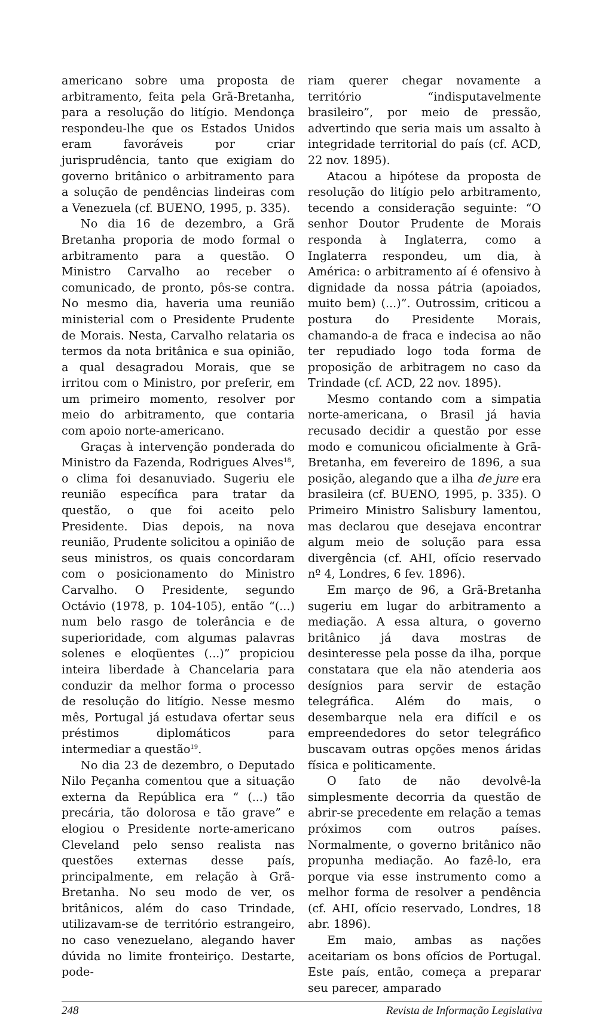americano sobre uma proposta de arbitramento, feita pela Grã-Bretanha, para a resolução do litígio. Mendonça respondeu-lhe que os Estados Unidos eram favoráveis por criar jurisprudência, tanto que exigiam do governo britânico o arbitramento para a solução de pendências lindeiras com a Venezuela (cf. BUENO, 1995, p. 335).
No dia 16 de dezembro, a Grã Bretanha proporia de modo formal o arbitramento para a questão. O Ministro Carvalho ao receber o comunicado, de pronto, pôs-se contra. No mesmo dia, haveria uma reunião ministerial com o Presidente Prudente de Morais. Nesta, Carvalho relataria os termos da nota britânica e sua opinião, a qual desagradou Morais, que se irritou com o Ministro, por preferir, em um primeiro momento, resolver por meio do arbitramento, que contaria com apoio norte-americano.
Graças à intervenção ponderada do Ministro da Fazenda, Rodrigues Alves<sup>18</sup>, o clima foi desanuviado. Sugeriu ele reunião específica para tratar da questão, o que foi aceito pelo Presidente. Dias depois, na nova reunião, Prudente solicitou a opinião de seus ministros, os quais concordaram com o posicionamento do Ministro Carvalho. O Presidente, segundo Octávio (1978, p. 104-105), então “(...) num belo rasgo de tolerância e de superioridade, com algumas palavras solenes e eloqüentes (...)” propiciou inteira liberdade à Chancelaria para conduzir da melhor forma o processo de resolução do litígio. Nesse mesmo mês, Portugal já estudava ofertar seus préstimos diplomáticos para intermediar a questão<sup>19</sup>.
No dia 23 de dezembro, o Deputado Nilo Peçanha comentou que a situação externa da República era “ (...) tão precária, tão dolorosa e tão grave” e elogiou o Presidente norte-americano Cleveland pelo senso realista nas questões externas desse país, principalmente, em relação à Grã-Bretanha. No seu modo de ver, os britânicos, além do caso Trindade, utilizavam-se de território estrangeiro, no caso venezuelano, alegando haver dúvida no limite fronteiriço. Destarte, pode-
riam querer chegar novamente a território “indisputavelmente brasileiro”, por meio de pressão, advertindo que seria mais um assalto à integridade territorial do país (cf. ACD, 22 nov. 1895).
Atacou a hipótese da proposta de resolução do litígio pelo arbitramento, tecendo a consideração seguinte: “O senhor Doutor Prudente de Morais responda à Inglaterra, como a Inglaterra respondeu, um dia, à América: o arbitramento aí é ofensivo à dignidade da nossa pátria (apoiados, muito bem) (...)”. Outrossim, criticou a postura do Presidente Morais, chamando-a de fraca e indecisa ao não ter repudiado logo toda forma de proposição de arbitragem no caso da Trindade (cf. ACD, 22 nov. 1895).
Mesmo contando com a simpatia norte-americana, o Brasil já havia recusado decidir a questão por esse modo e comunicou oficialmente à Grã-Bretanha, em fevereiro de 1896, a sua posição, alegando que a ilha de jure era brasileira (cf. BUENO, 1995, p. 335). O Primeiro Ministro Salisbury lamentou, mas declarou que desejava encontrar algum meio de solução para essa divergência (cf. AHI, ofício reservado nº 4, Londres, 6 fev. 1896).
Em março de 96, a Grã-Bretanha sugeriu em lugar do arbitramento a mediação. A essa altura, o governo britânico já dava mostras de desinteresse pela posse da ilha, porque constatara que ela não atenderia aos desígnios para servir de estação telegráfica. Além do mais, o desembarque nela era difícil e os empreendedores do setor telegráfico buscavam outras opções menos áridas física e politicamente.
O fato de não devolvê-la simplesmente decorria da questão de abrir-se precedente em relação a temas próximos com outros países. Normalmente, o governo britânico não propunha mediação. Ao fazê-lo, era porque via esse instrumento como a melhor forma de resolver a pendência (cf. AHI, ofício reservado, Londres, 18 abr. 1896).
Em maio, ambas as nações aceitariam os bons ofícios de Portugal. Este país, então, começa a preparar seu parecer, amparado
248 Revista de Informação Legislativa